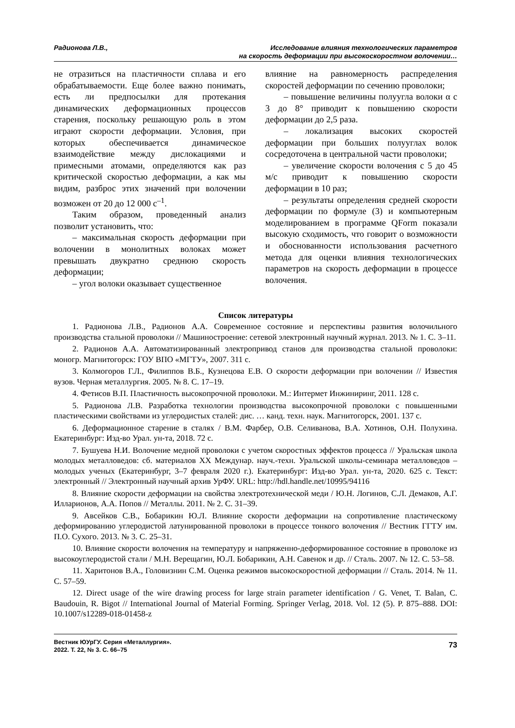Радионова Л.В., Исследование влияния технологических параметров
на скорость деформации при высокоскоростном волочении…
не отразиться на пластичности сплава и его обрабатываемости. Еще более важно понимать, есть ли предпосылки для протекания динамических деформационных процессов старения, поскольку решающую роль в этом играют скорости деформации. Условия, при которых обеспечивается динамическое взаимодействие между дислокациями и примесными атомами, определяются как раз критической скоростью деформации, а как мы видим, разброс этих значений при волочении возможен от 20 до 12 000 с<sup>–1</sup>.
Таким образом, проведенный анализ позволит установить, что:
– максимальная скорость деформации при волочении в монолитных волоках может превышать двукратно среднюю скорость деформации;
– угол волоки оказывает существенное
влияние на равномерность распределения скоростей деформации по сечению проволоки;
– повышение величины полуугла волоки α с 3 до 8° приводит к повышению скорости деформации до 2,5 раза.
– локализация высоких скоростей деформации при больших полууглах волок сосредоточена в центральной части проволоки;
– увеличение скорости волочения с 5 до 45 м/с приводит к повышению скорости деформации в 10 раз;
– результаты определения средней скорости деформации по формуле (3) и компьютерным моделированием в программе QForm показали высокую сходимость, что говорит о возможности и обоснованности использования расчетного метода для оценки влияния технологических параметров на скорость деформации в процессе волочения.
Список литературы
1. Радионова Л.В., Радионов А.А. Современное состояние и перспективы развития волочильного производства стальной проволоки // Машиностроение: сетевой электронный научный журнал. 2013. № 1. С. 3–11.
2. Радионов А.А. Автоматизированный электропривод станов для производства стальной проволоки: моногр. Магнитогорск: ГОУ ВПО «МГТУ», 2007. 311 с.
3. Колмогоров Г.Л., Филиппов В.Б., Кузнецова Е.В. О скорости деформации при волочении // Известия вузов. Черная металлургия. 2005. № 8. С. 17–19.
4. Фетисов В.П. Пластичность высокопрочной проволоки. М.: Интермет Инжиниринг, 2011. 128 с.
5. Радионова Л.В. Разработка технологии производства высокопрочной проволоки с повышенными пластическими свойствами из углеродистых сталей: дис. … канд. техн. наук. Магнитогорск, 2001. 137 с.
6. Деформационное старение в сталях / В.М. Фарбер, О.В. Селиванова, В.А. Хотинов, О.Н. Полухина. Екатеринбург: Изд-во Урал. ун-та, 2018. 72 с.
7. Бушуева Н.И. Волочение медной проволоки с учетом скоростных эффектов процесса // Уральская школа молодых металловедов: сб. материалов XX Междунар. науч.-техн. Уральской школы-семинара металловедов – молодых ученых (Екатеринбург, 3–7 февраля 2020 г.). Екатеринбург: Изд-во Урал. ун-та, 2020. 625 с. Текст: электронный // Электронный научный архив УрФУ. URL: http://hdl.handle.net/10995/94116
8. Влияние скорости деформации на свойства электротехнической меди / Ю.Н. Логинов, С.Л. Демаков, А.Г. Илларионов, А.А. Попов // Металлы. 2011. № 2. С. 31–39.
9. Авсейков С.В., Бобарикин Ю.Л. Влияние скорости деформации на сопротивление пластическому деформированию углеродистой латунированной проволоки в процессе тонкого волочения // Вестник ГГТУ им. П.О. Сухого. 2013. № 3. С. 25–31.
10. Влияние скорости волочения на температуру и напряженно-деформированное состояние в проволоке из высокоуглеродистой стали / М.Н. Верещагин, Ю.Л. Бобарикин, А.Н. Савенок и др. // Сталь. 2007. № 12. С. 53–58.
11. Харитонов В.А., Головизнин С.М. Оценка режимов высокоскоростной деформации // Сталь. 2014. № 11. С. 57–59.
12. Direct usage of the wire drawing process for large strain parameter identification / G. Venet, T. Balan, C. Baudouin, R. Bigot // International Journal of Material Forming. Springer Verlag, 2018. Vol. 12 (5). P. 875–888. DOI: 10.1007/s12289-018-01458-z
Вестник ЮУрГУ. Серия «Металлургия».
2022. Т. 22, № 3. С. 66–75
73